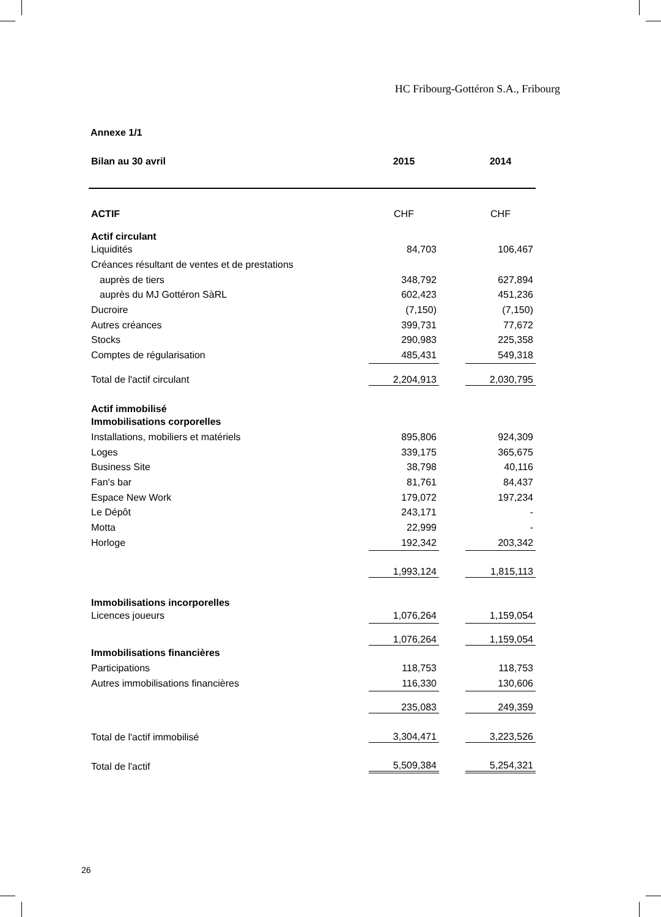HC Fribourg-Gottéron S.A., Fribourg
Annexe 1/1
| Bilan au 30 avril | 2015 | | 2014 |
| ACTIF | CHF | | CHF |
| Actif circulant | | | |
| Liquidités | 84,703 | | 106,467 |
| Créances résultant de ventes et de prestations | | | |
| auprès de tiers | 348,792 | | 627,894 |
| auprès du MJ Gottéron SàRL | 602,423 | | 451,236 |
| Ducroire | (7,150) | | (7,150) |
| Autres créances | 399,731 | | 77,672 |
| Stocks | 290,983 | | 225,358 |
| Comptes de régularisation | 485,431 | | 549,318 |
| Total de l'actif circulant | 2,204,913 | | 2,030,795 |
| Actif immobilisé | | | |
| Immobilisations corporelles | | | |
| Installations, mobiliers et matériels | 895,806 | | 924,309 |
| Loges | 339,175 | | 365,675 |
| Business Site | 38,798 | | 40,116 |
| Fan's bar | 81,761 | | 84,437 |
| Espace New Work | 179,072 | | 197,234 |
| Le Dépôt | 243,171 | | - |
| Motta | 22,999 | | - |
| Horloge | 192,342 | | 203,342 |
| | 1,993,124 | | 1,815,113 |
| Immobilisations incorporelles | | | |
| Licences joueurs | 1,076,264 | | 1,159,054 |
| | 1,076,264 | | 1,159,054 |
| Immobilisations financières | | | |
| Participations | 118,753 | | 118,753 |
| Autres immobilisations financières | 116,330 | | 130,606 |
| | 235,083 | | 249,359 |
| Total de l'actif immobilisé | 3,304,471 | | 3,223,526 |
| Total de l'actif | 5,509,384 | | 5,254,321 |
26